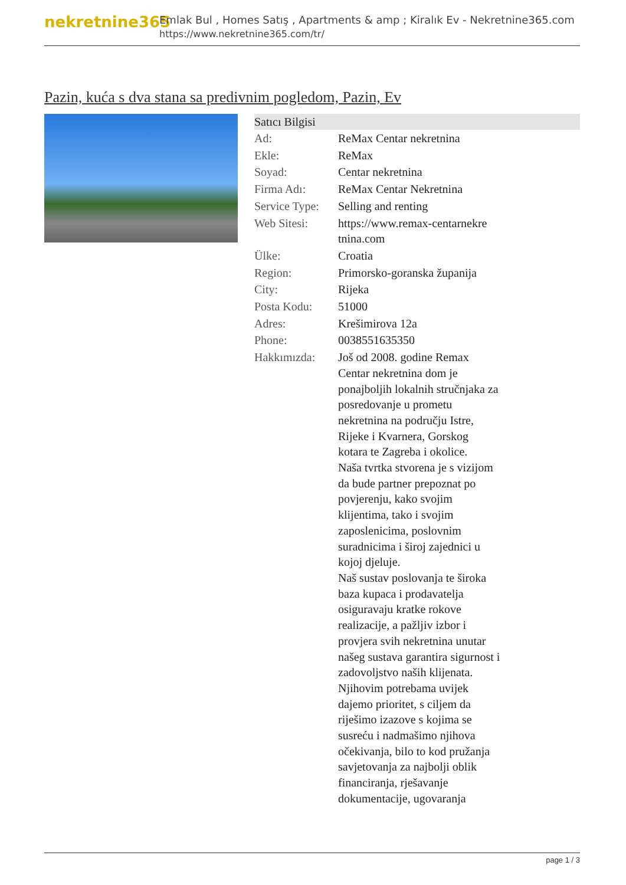nekretnine365
Emlak Bul , Homes Satış , Apartments & amp ; Kiralık Ev - Nekretnine365.com
https://www.nekretnine365.com/tr/
Pazin, kuća s dva stana sa predivnim pogledom, Pazin, Ev
| Satıcı Bilgisi | |
| --- | --- |
| Ad: | ReMax Centar nekretnina |
| Ekle: | ReMax |
| Soyad: | Centar nekretnina |
| Firma Adı: | ReMax Centar Nekretnina |
| Service Type: | Selling and renting |
| Web Sitesi: | https://www.remax-centarnekre tnina.com |
| Ülke: | Croatia |
| Region: | Primorsko-goranska županija |
| City: | Rijeka |
| Posta Kodu: | 51000 |
| Adres: | Krešimirova 12a |
| Phone: | 0038551635350 |
| Hakkımızda: | Još od 2008. godine Remax Centar nekretnina dom je ponajboljih lokalnih stručnjaka za posredovanje u prometu nekretnina na području Istre, Rijeke i Kvarnera, Gorskog kotara te Zagreba i okolice. Naša tvrtka stvorena je s vizijom da bude partner prepoznat po povjerenju, kako svojim klijentima, tako i svojim zaposlenicima, poslovnim suradnicima i široj zajednici u kojoj djeluje. Naš sustav poslovanja te široka baza kupaca i prodavatelja osiguravaju kratke rokove realizacije, a pažljiv izbor i provjera svih nekretnina unutar našeg sustava garantira sigurnost i zadovoljstvo naših klijenata. Njihovim potrebama uvijek dajemo prioritet, s ciljem da riješimo izazove s kojima se susreću i nadmašimo njihova očekivanja, bilo to kod pružanja savjetovanja za najbolji oblik financiranja, rješavanje dokumentacije, ugovaranja |
page 1 / 3